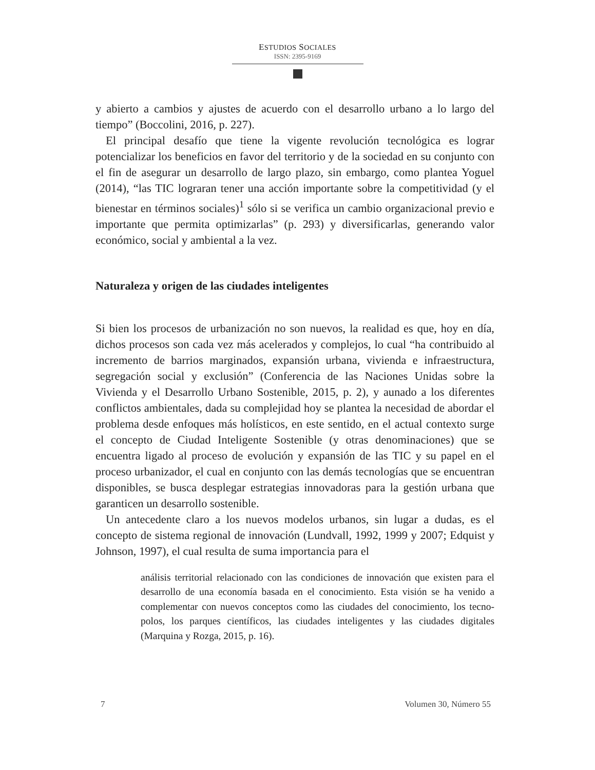ESTUDIOS SOCIALES
ISSN: 2395-9169
y abierto a cambios y ajustes de acuerdo con el desarrollo urbano a lo largo del tiempo” (Boccolini, 2016, p. 227).
El principal desafío que tiene la vigente revolución tecnológica es lograr potencializar los beneficios en favor del territorio y de la sociedad en su conjunto con el fin de asegurar un desarrollo de largo plazo, sin embargo, como plantea Yoguel (2014), “las TIC lograran tener una acción importante sobre la competitividad (y el bienestar en términos sociales)<sup>1</sup> sólo si se verifica un cambio organizacional previo e importante que permita optimizarlas” (p. 293) y diversificarlas, generando valor económico, social y ambiental a la vez.
Naturaleza y origen de las ciudades inteligentes
Si bien los procesos de urbanización no son nuevos, la realidad es que, hoy en día, dichos procesos son cada vez más acelerados y complejos, lo cual “ha contribuido al incremento de barrios marginados, expansión urbana, vivienda e infraestructura, segregación social y exclusión” (Conferencia de las Naciones Unidas sobre la Vivienda y el Desarrollo Urbano Sostenible, 2015, p. 2), y aunado a los diferentes conflictos ambientales, dada su complejidad hoy se plantea la necesidad de abordar el problema desde enfoques más holísticos, en este sentido, en el actual contexto surge el concepto de Ciudad Inteligente Sostenible (y otras denominaciones) que se encuentra ligado al proceso de evolución y expansión de las TIC y su papel en el proceso urbanizador, el cual en conjunto con las demás tecnologías que se encuentran disponibles, se busca desplegar estrategias innovadoras para la gestión urbana que garanticen un desarrollo sostenible.
Un antecedente claro a los nuevos modelos urbanos, sin lugar a dudas, es el concepto de sistema regional de innovación (Lundvall, 1992, 1999 y 2007; Edquist y Johnson, 1997), el cual resulta de suma importancia para el
análisis territorial relacionado con las condiciones de innovación que existen para el desarrollo de una economía basada en el conocimiento. Esta visión se ha venido a complementar con nuevos conceptos como las ciudades del conocimiento, los tecno-polos, los parques científicos, las ciudades inteligentes y las ciudades digitales (Marquina y Rozga, 2015, p. 16).
7 Volumen 30, Número 55